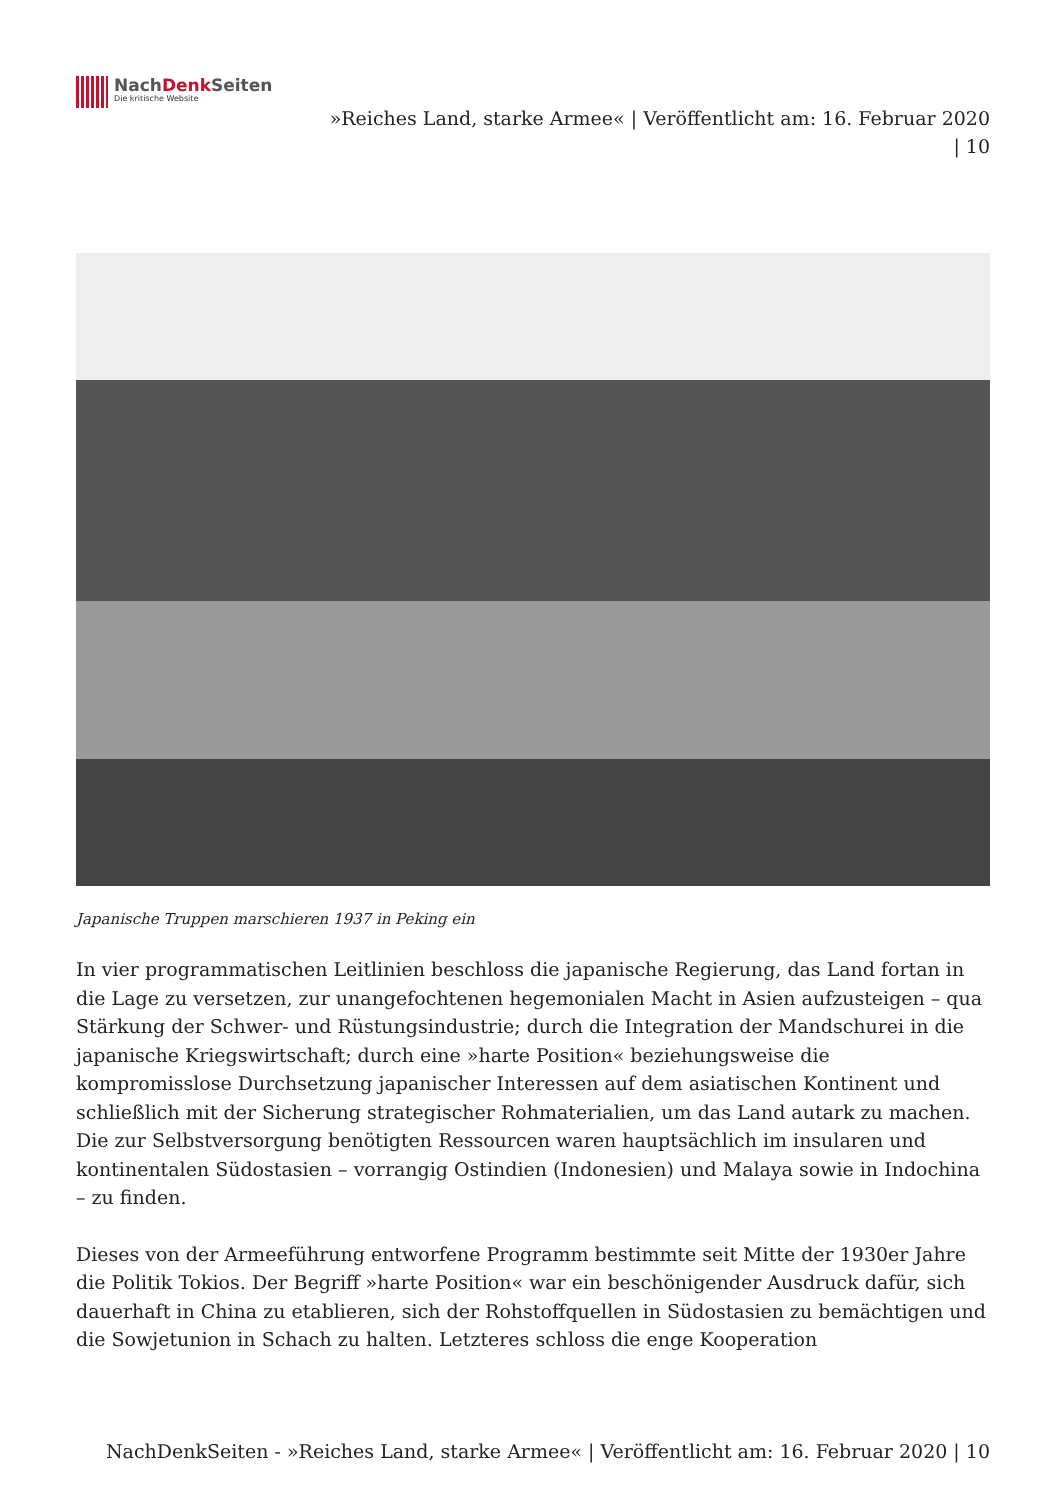NachDenk Seiten
Die kritische Website
»Reiches Land, starke Armee« | Veröffentlicht am: 16. Februar 2020
| 10
Japanische Truppen marschieren 1937 in Peking ein
In vier programmatischen Leitlinien beschloss die japanische Regierung, das Land fortan in die Lage zu versetzen, zur unangefochtenen hegemonialen Macht in Asien aufzusteigen – qua Stärkung der Schwer- und Rüstungsindustrie; durch die Integration der Mandschurei in die japanische Kriegswirtschaft; durch eine »harte Position« beziehungsweise die kompromisslose Durchsetzung japanischer Interessen auf dem asiatischen Kontinent und schließlich mit der Sicherung strategischer Rohmaterialien, um das Land autark zu machen. Die zur Selbstversorgung benötigten Ressourcen waren hauptsächlich im insularen und kontinentalen Südostasien – vorrangig Ostindien (Indonesien) und Malaya sowie in Indochina – zu finden.
Dieses von der Armeeführung entworfene Programm bestimmte seit Mitte der 1930er Jahre die Politik Tokios. Der Begriff »harte Position« war ein beschönigender Ausdruck dafür, sich dauerhaft in China zu etablieren, sich der Rohstoffquellen in Südostasien zu bemächtigen und die Sowjetunion in Schach zu halten. Letzteres schloss die enge Kooperation
NachDenkSeiten - »Reiches Land, starke Armee« | Veröffentlicht am: 16. Februar 2020 | 10